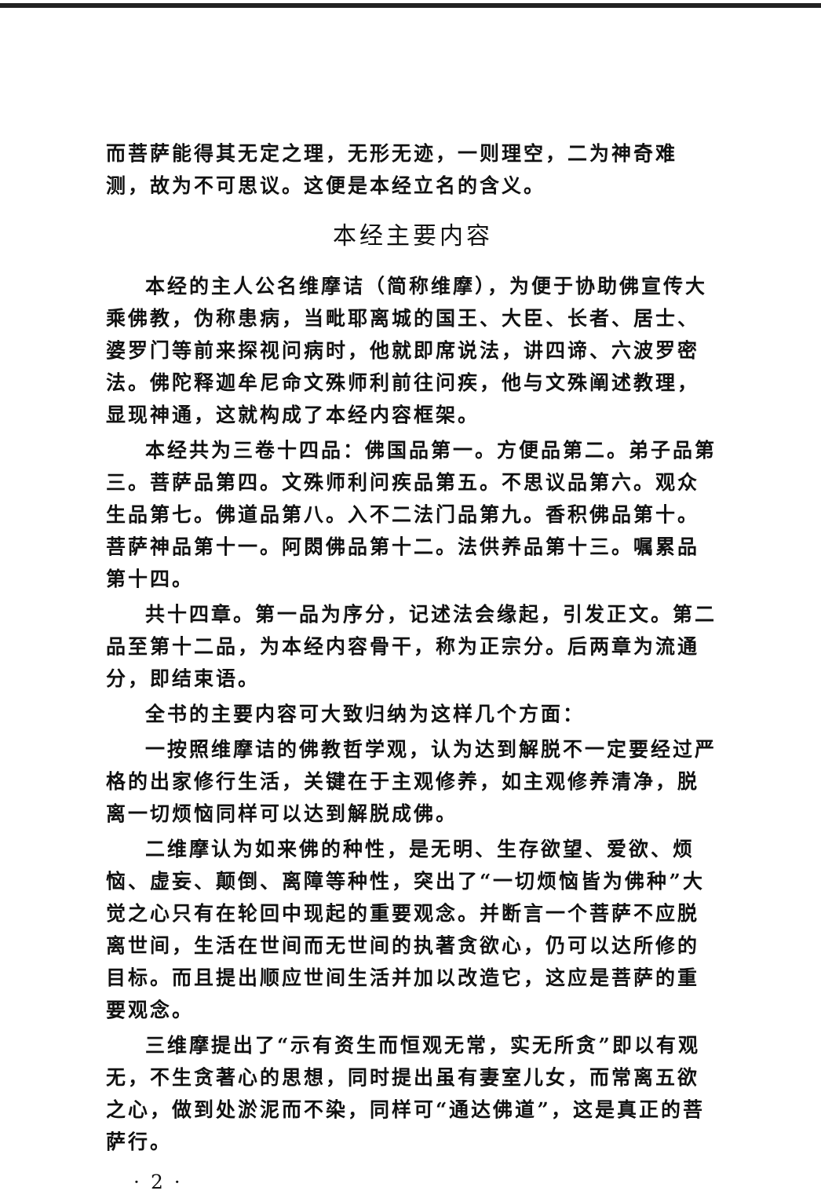而菩萨能得其无定之理，无形无迹，一则理空，二为神奇难测，故为不可思议。这便是本经立名的含义。
本经主要内容
本经的主人公名维摩诘（简称维摩），为便于协助佛宣传大乘佛教，伪称患病，当毗耶离城的国王、大臣、长者、居士、婆罗门等前来探视问病时，他就即席说法，讲四谛、六波罗密法。佛陀释迦牟尼命文殊师利前往问疾，他与文殊阐述教理，显现神通，这就构成了本经内容框架。
本经共为三卷十四品：佛国品第一。方便品第二。弟子品第三。菩萨品第四。文殊师利问疾品第五。不思议品第六。观众生品第七。佛道品第八。入不二法门品第九。香积佛品第十。菩萨神品第十一。阿閦佛品第十二。法供养品第十三。嘱累品第十四。
共十四章。第一品为序分，记述法会缘起，引发正文。第二品至第十二品，为本经内容骨干，称为正宗分。后两章为流通分，即结束语。
全书的主要内容可大致归纳为这样几个方面：
一按照维摩诘的佛教哲学观，认为达到解脱不一定要经过严格的出家修行生活，关键在于主观修养，如主观修养清净，脱离一切烦恼同样可以达到解脱成佛。
二维摩认为如来佛的种性，是无明、生存欲望、爱欲、烦恼、虚妄、颠倒、离障等种性，突出了“一切烦恼皆为佛种”大觉之心只有在轮回中现起的重要观念。并断言一个菩萨不应脱离世间，生活在世间而无世间的执著贪欲心，仍可以达所修的目标。而且提出顺应世间生活并加以改造它，这应是菩萨的重要观念。
三维摩提出了“示有资生而恒观无常，实无所贪”即以有观无，不生贪著心的思想，同时提出虽有妻室儿女，而常离五欲之心，做到处淤泥而不染，同样可“通达佛道”，这是真正的菩萨行。
· 2 ·